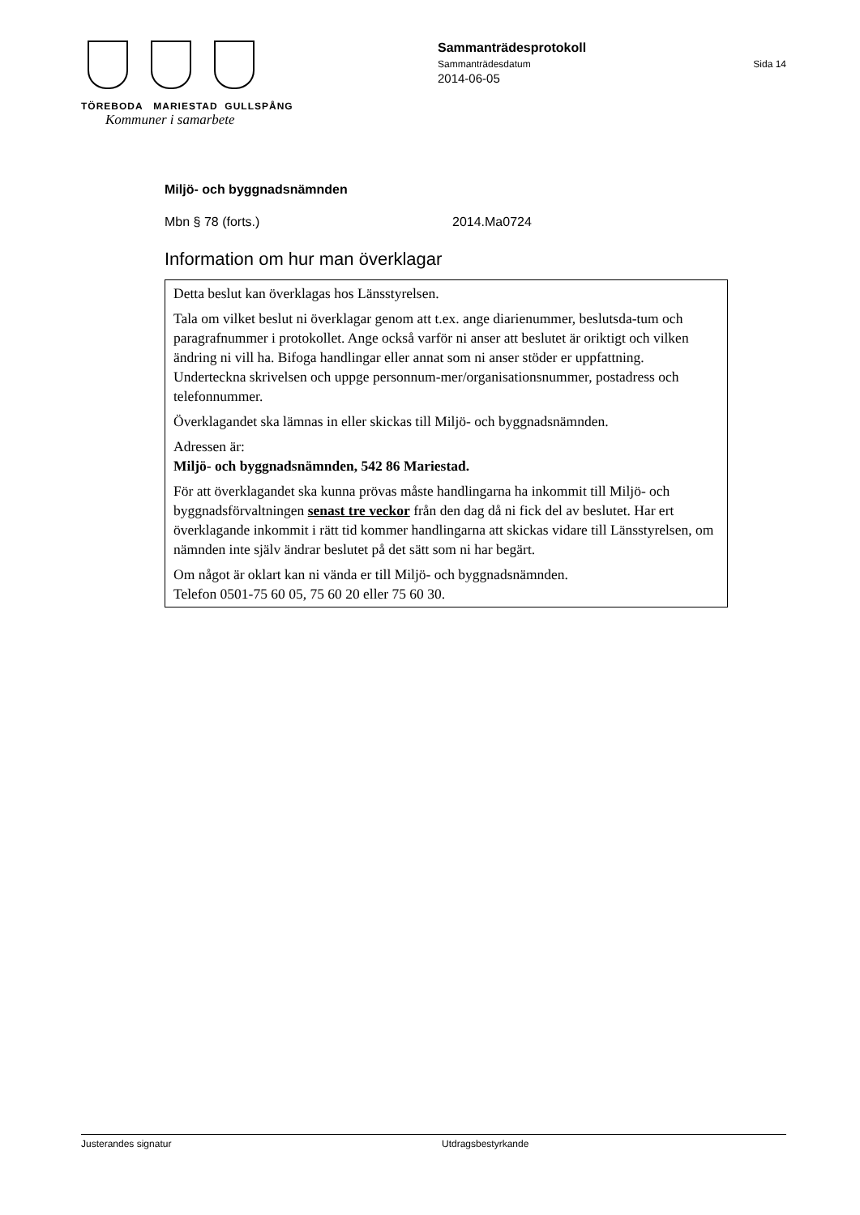TÖREBODA MARIESTAD GULLSPÅNG
Kommuner i samarbete
Sammanträdesprotokoll
Sammanträdesdatum Sida 14
2014-06-05
Miljö- och byggnadsnämnden
Mbn § 78 (forts.) 2014.Ma0724
Information om hur man överklagar
Detta beslut kan överklagas hos Länsstyrelsen.
Tala om vilket beslut ni överklagar genom att t.ex. ange diarienummer, beslutsda-tum och paragrafnummer i protokollet. Ange också varför ni anser att beslutet är oriktigt och vilken ändring ni vill ha. Bifoga handlingar eller annat som ni anser stöder er uppfattning. Underteckna skrivelsen och uppge personnum-mer/organisationsnummer, postadress och telefonnummer.
Överklagandet ska lämnas in eller skickas till Miljö- och byggnadsnämnden.
Adressen är:
Miljö- och byggnadsnämnden, 542 86 Mariestad.
För att överklagandet ska kunna prövas måste handlingarna ha inkommit till Miljö- och byggnadsförvaltningen senast tre veckor från den dag då ni fick del av beslutet. Har ert överklagande inkommit i rätt tid kommer handlingarna att skickas vidare till Länsstyrelsen, om nämnden inte själv ändrar beslutet på det sätt som ni har begärt.
Om något är oklart kan ni vända er till Miljö- och byggnadsnämnden.
Telefon 0501-75 60 05, 75 60 20 eller 75 60 30.
Justerandes signatur Utdragsbestyrkande